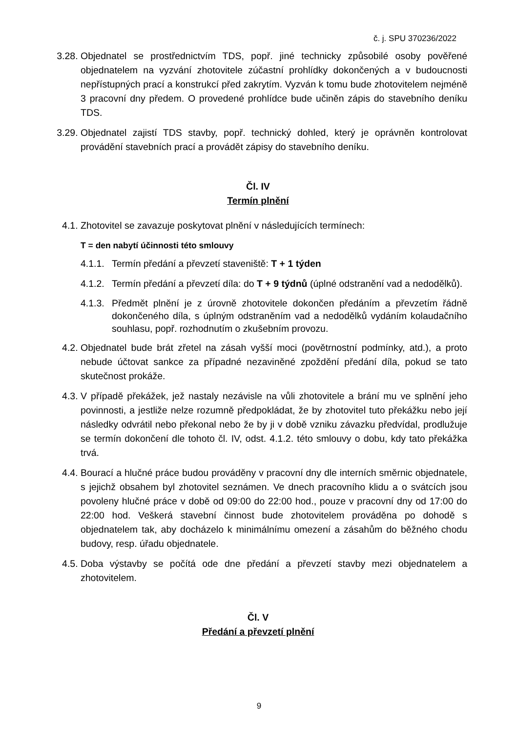č. j. SPU 370236/2022
3.28. Objednatel se prostřednictvím TDS, popř. jiné technicky způsobilé osoby pověřené objednatelem na vyzvání zhotovitele zúčastní prohlídky dokončených a v budoucnosti nepřístupných prací a konstrukcí před zakrytím. Vyzván k tomu bude zhotovitelem nejméně 3 pracovní dny předem. O provedené prohlídce bude učiněn zápis do stavebního deníku TDS.
3.29. Objednatel zajistí TDS stavby, popř. technický dohled, který je oprávněn kontrolovat provádění stavebních prací a provádět zápisy do stavebního deníku.
Čl. IV
Termín plnění
4.1. Zhotovitel se zavazuje poskytovat plnění v následujících termínech:
T = den nabytí účinnosti této smlouvy
4.1.1.
Termín předání a převzetí staveniště: T + 1 týden
4.1.2.
Termín předání a převzetí díla: do T + 9 týdnů (úplné odstranění vad a nedodělků).
4.1.3.
Předmět plnění je z úrovně zhotovitele dokončen předáním a převzetím řádně dokončeného díla, s úplným odstraněním vad a nedodělků vydáním kolaudačního souhlasu, popř. rozhodnutím o zkušebním provozu.
4.2. Objednatel bude brát zřetel na zásah vyšší moci (povětrnostní podmínky, atd.), a proto nebude účtovat sankce za případné nezaviněné zpoždění předání díla, pokud se tato skutečnost prokáže.
4.3. V případě překážek, jež nastaly nezávisle na vůli zhotovitele a brání mu ve splnění jeho povinnosti, a jestliže nelze rozumně předpokládat, že by zhotovitel tuto překážku nebo její následky odvrátil nebo překonal nebo že by ji v době vzniku závazku předvídal, prodlužuje se termín dokončení dle tohoto čl. IV, odst. 4.1.2. této smlouvy o dobu, kdy tato překážka trvá.
4.4. Bourací a hlučné práce budou prováděny v pracovní dny dle interních směrnic objednatele, s jejichž obsahem byl zhotovitel seznámen. Ve dnech pracovního klidu a o svátcích jsou povoleny hlučné práce v době od 09:00 do 22:00 hod., pouze v pracovní dny od 17:00 do 22:00 hod. Veškerá stavební činnost bude zhotovitelem prováděna po dohodě s objednatelem tak, aby docházelo k minimálnímu omezení a zásahům do běžného chodu budovy, resp. úřadu objednatele.
4.5. Doba výstavby se počítá ode dne předání a převzetí stavby mezi objednatelem a zhotovitelem.
Čl. V
Předání a převzetí plnění
9